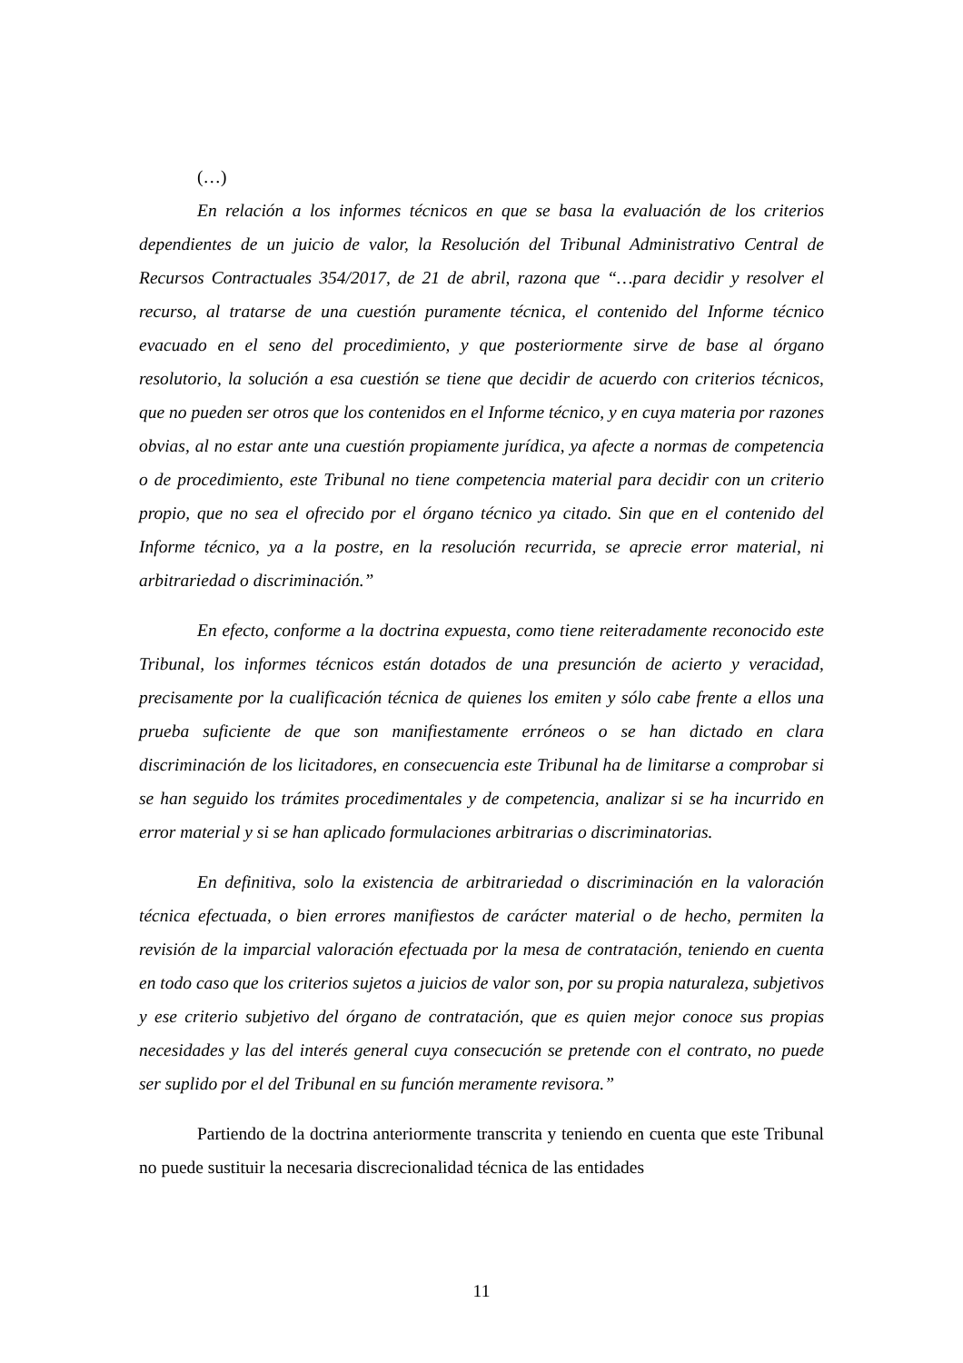(…)
En relación a los informes técnicos en que se basa la evaluación de los criterios dependientes de un juicio de valor, la Resolución del Tribunal Administrativo Central de Recursos Contractuales 354/2017, de 21 de abril, razona que “…para decidir y resolver el recurso, al tratarse de una cuestión puramente técnica, el contenido del Informe técnico evacuado en el seno del procedimiento, y que posteriormente sirve de base al órgano resolutorio, la solución a esa cuestión se tiene que decidir de acuerdo con criterios técnicos, que no pueden ser otros que los contenidos en el Informe técnico, y en cuya materia por razones obvias, al no estar ante una cuestión propiamente jurídica, ya afecte a normas de competencia o de procedimiento, este Tribunal no tiene competencia material para decidir con un criterio propio, que no sea el ofrecido por el órgano técnico ya citado. Sin que en el contenido del Informe técnico, ya a la postre, en la resolución recurrida, se aprecie error material, ni arbitrariedad o discriminación.”
En efecto, conforme a la doctrina expuesta, como tiene reiteradamente reconocido este Tribunal, los informes técnicos están dotados de una presunción de acierto y veracidad, precisamente por la cualificación técnica de quienes los emiten y sólo cabe frente a ellos una prueba suficiente de que son manifiestamente erróneos o se han dictado en clara discriminación de los licitadores, en consecuencia este Tribunal ha de limitarse a comprobar si se han seguido los trámites procedimentales y de competencia, analizar si se ha incurrido en error material y si se han aplicado formulaciones arbitrarias o discriminatorias.
En definitiva, solo la existencia de arbitrariedad o discriminación en la valoración técnica efectuada, o bien errores manifiestos de carácter material o de hecho, permiten la revisión de la imparcial valoración efectuada por la mesa de contratación, teniendo en cuenta en todo caso que los criterios sujetos a juicios de valor son, por su propia naturaleza, subjetivos y ese criterio subjetivo del órgano de contratación, que es quien mejor conoce sus propias necesidades y las del interés general cuya consecución se pretende con el contrato, no puede ser suplido por el del Tribunal en su función meramente revisora.”
Partiendo de la doctrina anteriormente transcrita y teniendo en cuenta que este Tribunal no puede sustituir la necesaria discrecionalidad técnica de las entidades
11